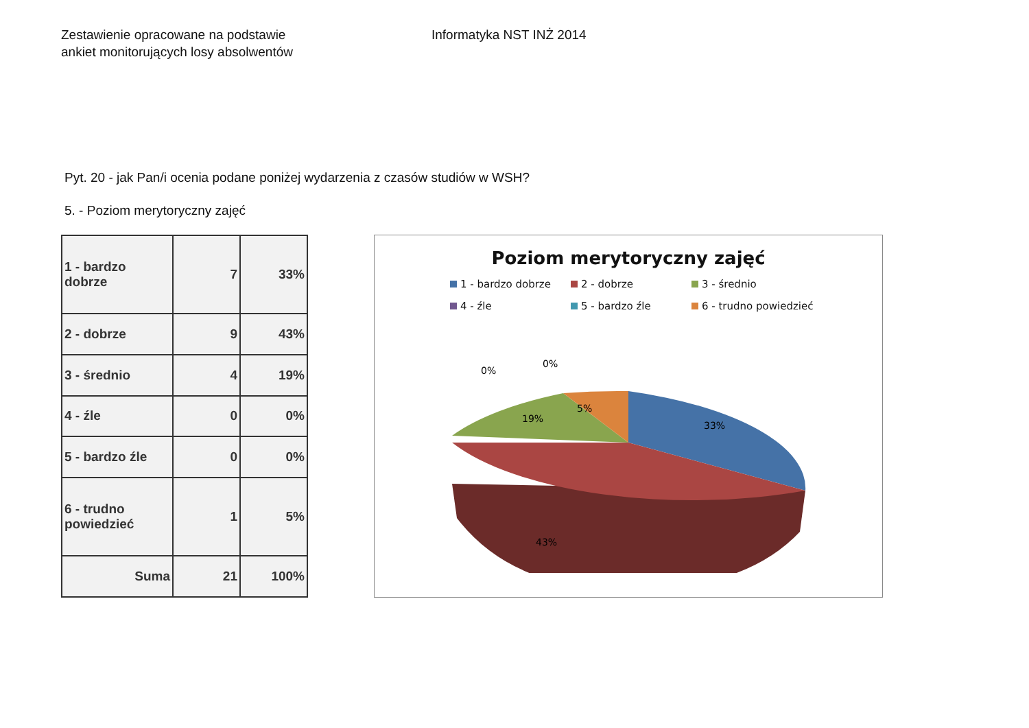Zestawienie opracowane na podstawie
ankiet monitorujących losy absolwentów
Informatyka NST INŻ 2014
Pyt. 20 - jak Pan/i ocenia podane poniżej wydarzenia z czasów studiów w WSH?
5. - Poziom merytoryczny zajęć
| 1 - bardzo dobrze | 7 | 33% |
| 2 - dobrze | 9 | 43% |
| 3 - średnio | 4 | 19% |
| 4 - źle | 0 | 0% |
| 5 - bardzo źle | 0 | 0% |
| 6 - trudno powiedzieć | 1 | 5% |
| Suma | 21 | 100% |
Poziom merytoryczny zajęć
1 - bardzo dobrze 2 - dobrze 3 - średnio 4 - źle 5 - bardzo źle 6 - trudno powiedzieć
33%
5%
19%
.
43%
0%
0%